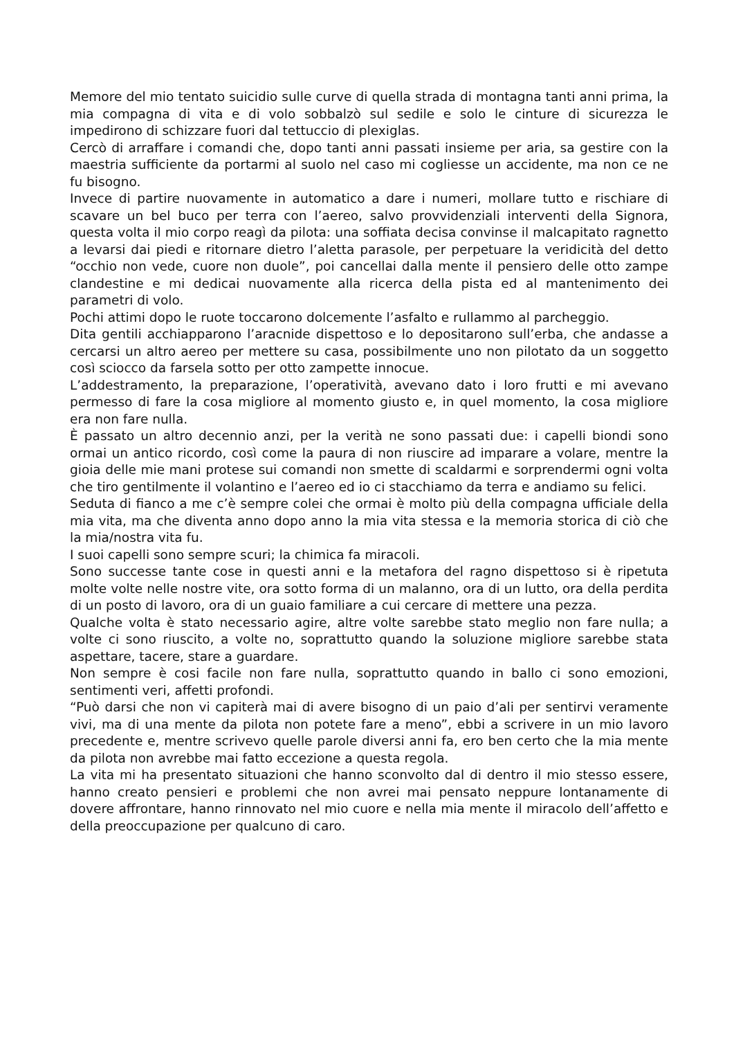Memore del mio tentato suicidio sulle curve di quella strada di montagna tanti anni prima, la mia compagna di vita e di volo sobbalzò sul sedile e solo le cinture di sicurezza le impedirono di schizzare fuori dal tettuccio di plexiglas.
Cercò di arraffare i comandi che, dopo tanti anni passati insieme per aria, sa gestire con la maestria sufficiente da portarmi al suolo nel caso mi cogliesse un accidente, ma non ce ne fu bisogno.
Invece di partire nuovamente in automatico a dare i numeri, mollare tutto e rischiare di scavare un bel buco per terra con l’aereo, salvo provvidenziali interventi della Signora, questa volta il mio corpo reagì da pilota: una soffiata decisa convinse il malcapitato ragnetto a levarsi dai piedi e ritornare dietro l’aletta parasole, per perpetuare la veridicità del detto “occhio non vede, cuore non duole”, poi cancellai dalla mente il pensiero delle otto zampe clandestine e mi dedicai nuovamente alla ricerca della pista ed al mantenimento dei parametri di volo.
Pochi attimi dopo le ruote toccarono dolcemente l’asfalto e rullammo al parcheggio.
Dita gentili acchiapparono l’aracnide dispettoso e lo depositarono sull’erba, che andasse a cercarsi un altro aereo per mettere su casa, possibilmente uno non pilotato da un soggetto così sciocco da farsela sotto per otto zampette innocue.
L’addestramento, la preparazione, l’operatività, avevano dato i loro frutti e mi avevano permesso di fare la cosa migliore al momento giusto e, in quel momento, la cosa migliore era non fare nulla.
È passato un altro decennio anzi, per la verità ne sono passati due: i capelli biondi sono ormai un antico ricordo, così come la paura di non riuscire ad imparare a volare, mentre la gioia delle mie mani protese sui comandi non smette di scaldarmi e sorprendermi ogni volta che tiro gentilmente il volantino e l’aereo ed io ci stacchiamo da terra e andiamo su felici.
Seduta di fianco a me c’è sempre colei che ormai è molto più della compagna ufficiale della mia vita, ma che diventa anno dopo anno la mia vita stessa e la memoria storica di ciò che la mia/nostra vita fu.
I suoi capelli sono sempre scuri; la chimica fa miracoli.
Sono successe tante cose in questi anni e la metafora del ragno dispettoso si è ripetuta molte volte nelle nostre vite, ora sotto forma di un malanno, ora di un lutto, ora della perdita di un posto di lavoro, ora di un guaio familiare a cui cercare di mettere una pezza.
Qualche volta è stato necessario agire, altre volte sarebbe stato meglio non fare nulla; a volte ci sono riuscito, a volte no, soprattutto quando la soluzione migliore sarebbe stata aspettare, tacere, stare a guardare.
Non sempre è cosi facile non fare nulla, soprattutto quando in ballo ci sono emozioni, sentimenti veri, affetti profondi.
“Può darsi che non vi capiterà mai di avere bisogno di un paio d’ali per sentirvi veramente vivi, ma di una mente da pilota non potete fare a meno”, ebbi a scrivere in un mio lavoro precedente e, mentre scrivevo quelle parole diversi anni fa, ero ben certo che la mia mente da pilota non avrebbe mai fatto eccezione a questa regola.
La vita mi ha presentato situazioni che hanno sconvolto dal di dentro il mio stesso essere, hanno creato pensieri e problemi che non avrei mai pensato neppure lontanamente di dovere affrontare, hanno rinnovato nel mio cuore e nella mia mente il miracolo dell’affetto e della preoccupazione per qualcuno di caro.